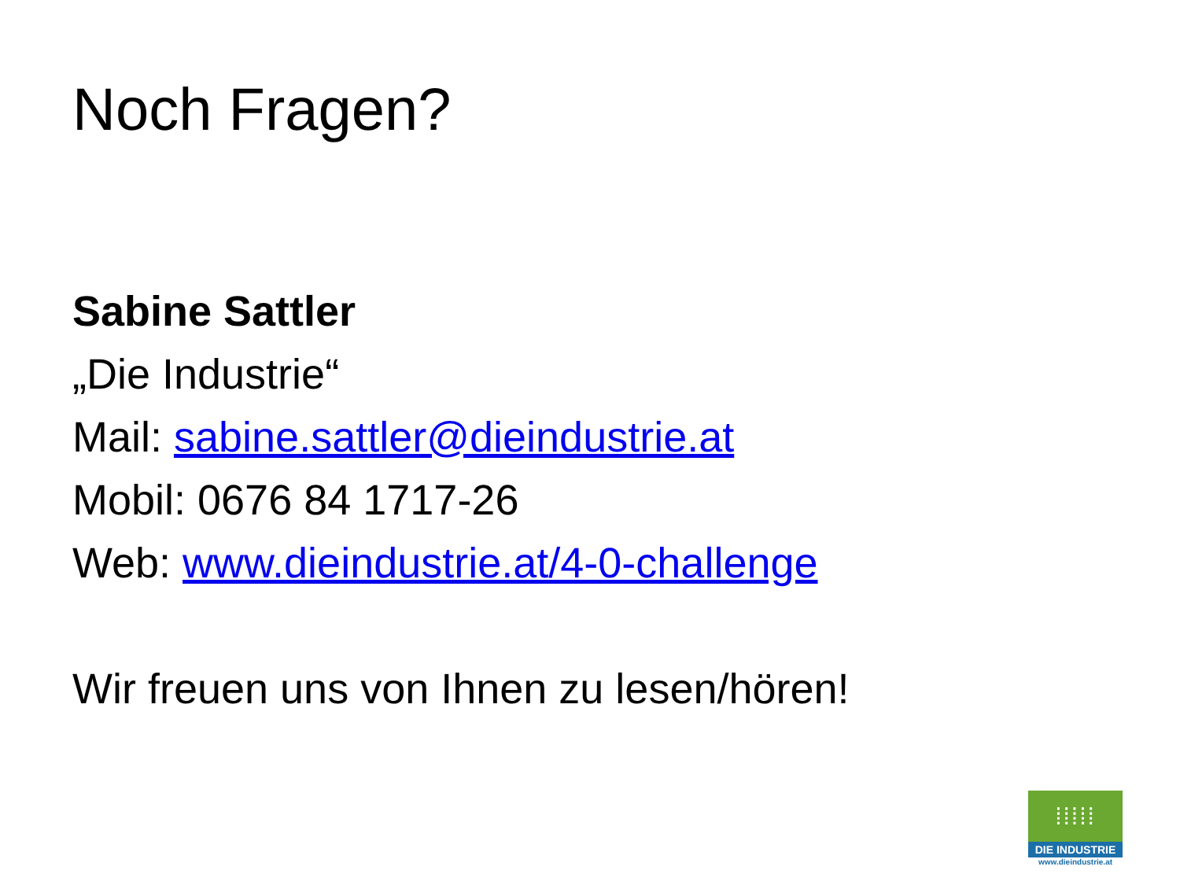Noch Fragen?
Sabine Sattler
„Die Industrie“
Mail: sabine.sattler@dieindustrie.at
Mobil: 0676 84 1717-26
Web: www.dieindustrie.at/4-0-challenge
Wir freuen uns von Ihnen zu lesen/hören!
⁞⁞⁞⁞⁞
DIE INDUSTRIE
www.dieindustrie.at